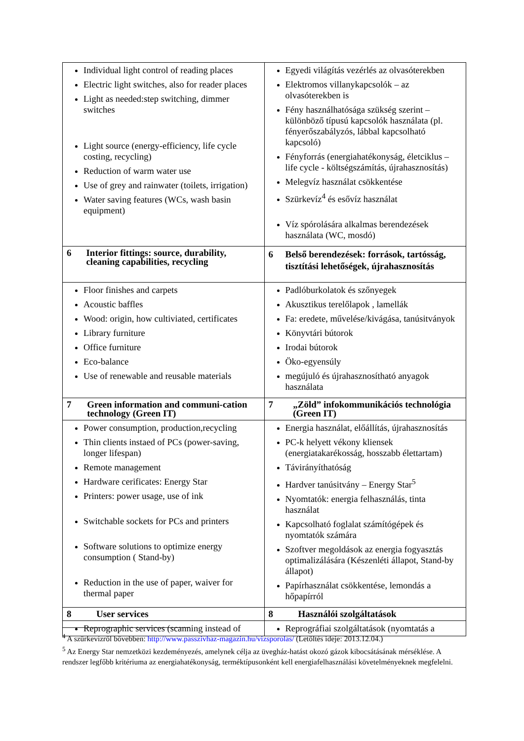| Individual light control of reading places Electric light switches, also for reader places Light as needed:step switching, dimmer switches Light source (energy-efficiency, life cycle costing, recycling) Reduction of warm water use Use of grey and rainwater (toilets, irrigation) Water saving features (WCs, wash basin equipment) | Egyedi világítás vezérlés az olvasóterekben Elektromos villanykapcsolók – az olvasóterekben is Fény használhatósága szükség szerint – különböző típusú kapcsolók használata (pl. fényerőszabályzós, lábbal kapcsolható kapcsoló) Fényforrás (energiahatékonyság, életciklus – life cycle - költségszámítás, újrahasznosítás) Melegvíz használat csökkentése Szürkevíz<sup>4</sup> és esővíz használat Víz spórolására alkalmas berendezések használata (WC, mosdó) |
| 6 Interior fittings: source, durability, cleaning capabilities, recycling | 6 Belső berendezések: források, tartósság, tisztítási lehetőségek, újrahasznosítás |
| Floor finishes and carpets Acoustic baffles Wood: origin, how cultiviated, certificates Library furniture Office furniture Eco-balance Use of renewable and reusable materials | Padlóburkolatok és szőnyegek Akusztikus terelőlapok , lamellák Fa: eredete, művelése/kivágása, tanúsitványok Könyvtári bútorok Irodai bútorok Öko-egyensúly megújuló és újrahasznosítható anyagok használata |
| 7 Green information and communi-cation technology (Green IT) | 7 „Zöld” infokommunikációs technológia (Green IT) |
| Power consumption, production,recycling Thin clients instaed of PCs (power-saving, longer lifespan) Remote management Hardware cerificates: Energy Star Printers: power usage, use of ink Switchable sockets for PCs and printers Software solutions to optimize energy consumption ( Stand-by) Reduction in the use of paper, waiver for thermal paper | Energia használat, előállítás, újrahasznosítás PC-k helyett vékony kliensek (energiatakarékosság, hosszabb élettartam) Távirányíthatóság Hardver tanúsitvány – Energy Star<sup>5</sup> Nyomtatók: energia felhasználás, tinta használat Kapcsolható foglalat számítógépek és nyomtatók számára Szoftver megoldások az energia fogyasztás optimalizálására (Készenléti állapot, Stand-by állapot) Papírhasználat csökkentése, lemondás a hőpapírról |
| 8 User services | 8 Használói szolgáltatások |
| Reprographic services (scanning instead of | Reprográfiai szolgáltatások (nyomtatás a |
<sup>4</sup> A szürkevízről bővebben: http://www.passzivhaz-magazin.hu/vizsporolas/ (Letöltés ideje: 2013.12.04.)
<sup>5</sup> Az Energy Star nemzetközi kezdeményezés, amelynek célja az üvegház-hatást okozó gázok kibocsátásának mérséklése. A rendszer legfőbb kritériuma az energiahatékonyság, terméktípusonként kell energiafelhasználási követelményeknek megfelelni.